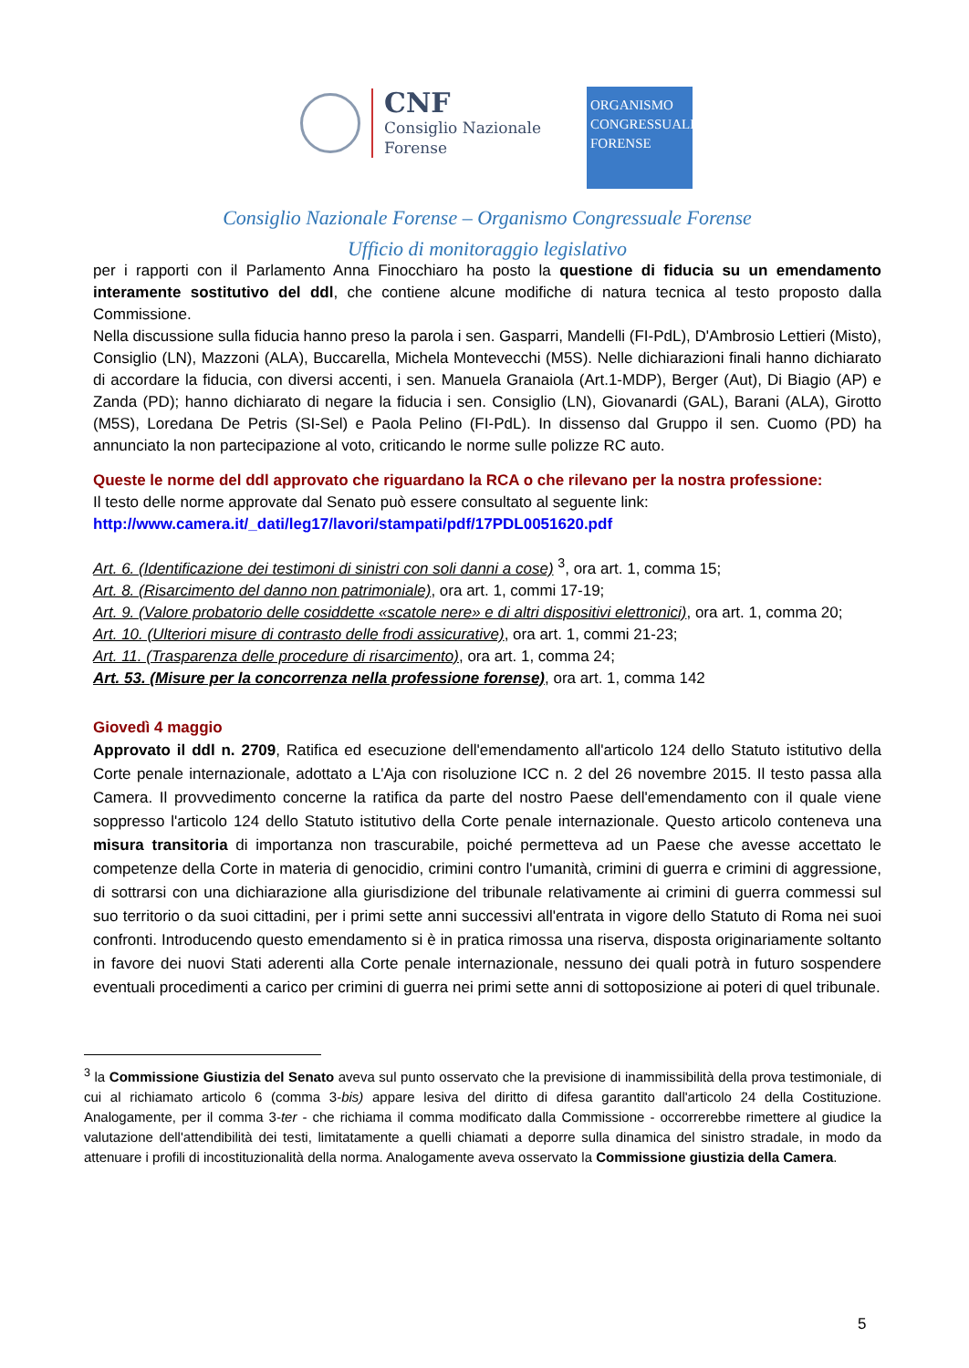CNF
Consiglio Nazionale
Forense
ORGANISMO
CONGRESSUALE
FORENSE
Consiglio Nazionale Forense – Organismo Congressuale Forense
Ufficio di monitoraggio legislativo
per i rapporti con il Parlamento Anna Finocchiaro ha posto la questione di fiducia su un emendamento interamente sostitutivo del ddl, che contiene alcune modifiche di natura tecnica al testo proposto dalla Commissione.
Nella discussione sulla fiducia hanno preso la parola i sen. Gasparri, Mandelli (FI-PdL), D'Ambrosio Lettieri (Misto), Consiglio (LN), Mazzoni (ALA), Buccarella, Michela Montevecchi (M5S). Nelle dichiarazioni finali hanno dichiarato di accordare la fiducia, con diversi accenti, i sen. Manuela Granaiola (Art.1-MDP), Berger (Aut), Di Biagio (AP) e Zanda (PD); hanno dichiarato di negare la fiducia i sen. Consiglio (LN), Giovanardi (GAL), Barani (ALA), Girotto (M5S), Loredana De Petris (SI-Sel) e Paola Pelino (FI-PdL). In dissenso dal Gruppo il sen. Cuomo (PD) ha annunciato la non partecipazione al voto, criticando le norme sulle polizze RC auto.
Queste le norme del ddl approvato che riguardano la RCA o che rilevano per la nostra professione:
Il testo delle norme approvate dal Senato può essere consultato al seguente link:
http://www.camera.it/_dati/leg17/lavori/stampati/pdf/17PDL0051620.pdf
Art. 6. (Identificazione dei testimoni di sinistri con soli danni a cose) <sup>3</sup>, ora art. 1, comma 15;
Art. 8. (Risarcimento del danno non patrimoniale), ora art. 1, commi 17-19;
Art. 9. (Valore probatorio delle cosiddette «scatole nere» e di altri dispositivi elettronici), ora art. 1, comma 20;
Art. 10. (Ulteriori misure di contrasto delle frodi assicurative), ora art. 1, commi 21-23;
Art. 11. (Trasparenza delle procedure di risarcimento), ora art. 1, comma 24;
Art. 53. (Misure per la concorrenza nella professione forense), ora art. 1, comma 142
Giovedì 4 maggio
Approvato il ddl n. 2709, Ratifica ed esecuzione dell'emendamento all'articolo 124 dello Statuto istitutivo della Corte penale internazionale, adottato a L'Aja con risoluzione ICC n. 2 del 26 novembre 2015. Il testo passa alla Camera. Il provvedimento concerne la ratifica da parte del nostro Paese dell'emendamento con il quale viene soppresso l'articolo 124 dello Statuto istitutivo della Corte penale internazionale. Questo articolo conteneva una misura transitoria di importanza non trascurabile, poiché permetteva ad un Paese che avesse accettato le competenze della Corte in materia di genocidio, crimini contro l'umanità, crimini di guerra e crimini di aggressione, di sottrarsi con una dichiarazione alla giurisdizione del tribunale relativamente ai crimini di guerra commessi sul suo territorio o da suoi cittadini, per i primi sette anni successivi all'entrata in vigore dello Statuto di Roma nei suoi confronti. Introducendo questo emendamento si è in pratica rimossa una riserva, disposta originariamente soltanto in favore dei nuovi Stati aderenti alla Corte penale internazionale, nessuno dei quali potrà in futuro sospendere eventuali procedimenti a carico per crimini di guerra nei primi sette anni di sottoposizione ai poteri di quel tribunale.
<sup>3</sup> la Commissione Giustizia del Senato aveva sul punto osservato che la previsione di inammissibilità della prova testimoniale, di cui al richiamato articolo 6 (comma 3-bis) appare lesiva del diritto di difesa garantito dall'articolo 24 della Costituzione. Analogamente, per il comma 3-ter - che richiama il comma modificato dalla Commissione - occorrerebbe rimettere al giudice la valutazione dell'attendibilità dei testi, limitatamente a quelli chiamati a deporre sulla dinamica del sinistro stradale, in modo da attenuare i profili di incostituzionalità della norma. Analogamente aveva osservato la Commissione giustizia della Camera.
5